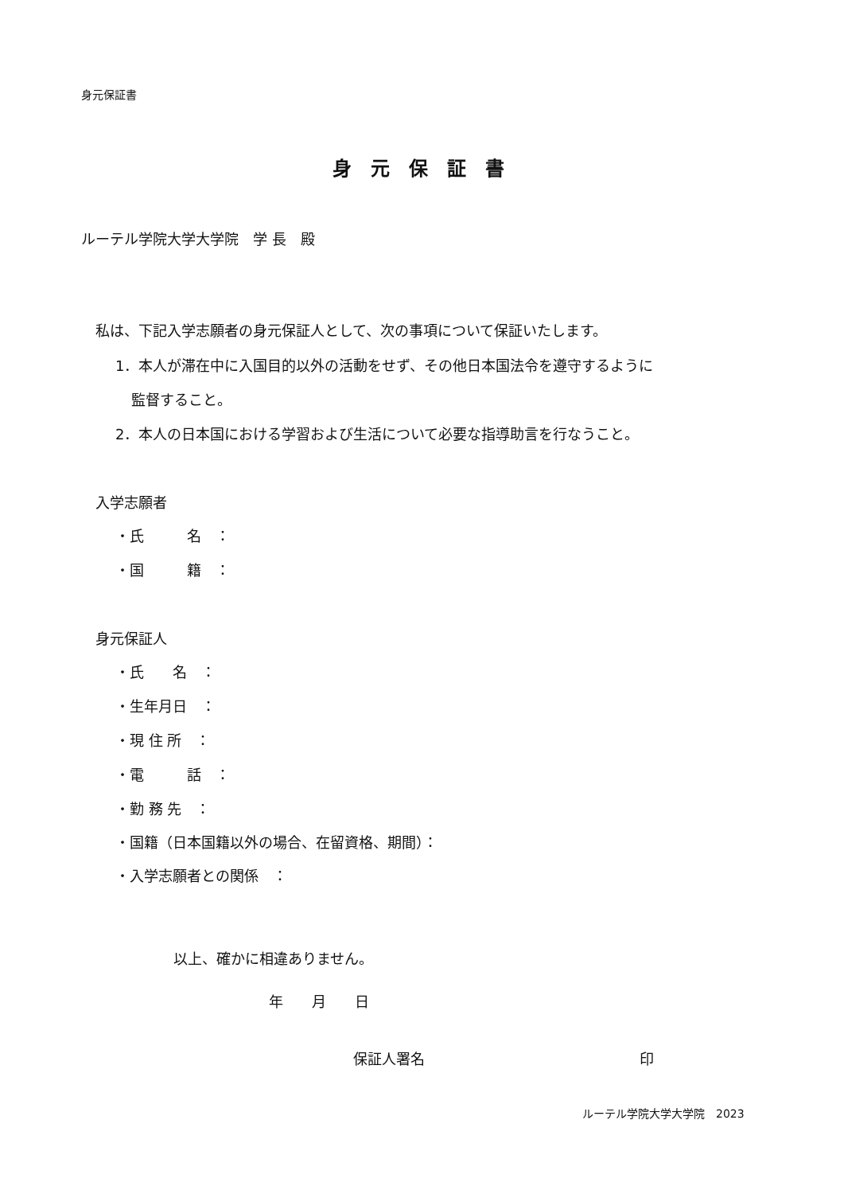身元保証書
身　元　保　証　書
ルーテル学院大学大学院　学 長　殿
私は、下記入学志願者の身元保証人として、次の事項について保証いたします。
1．本人が滞在中に入国目的以外の活動をせず、その他日本国法令を遵守するように
監督すること。
2．本人の日本国における学習および生活について必要な指導助言を行なうこと。
入学志願者
・氏　　　名　：
・国　　　籍　：
身元保証人
・氏　　名　：
・生年月日　：
・現 住 所　：
・電　　　話　：
・勤 務 先　：
・国籍（日本国籍以外の場合、在留資格、期間）：
・入学志願者との関係　：
以上、確かに相違ありません。
年　　月　　日
保証人署名　　　　　　　　　　　　　　　印
ルーテル学院大学大学院　2023